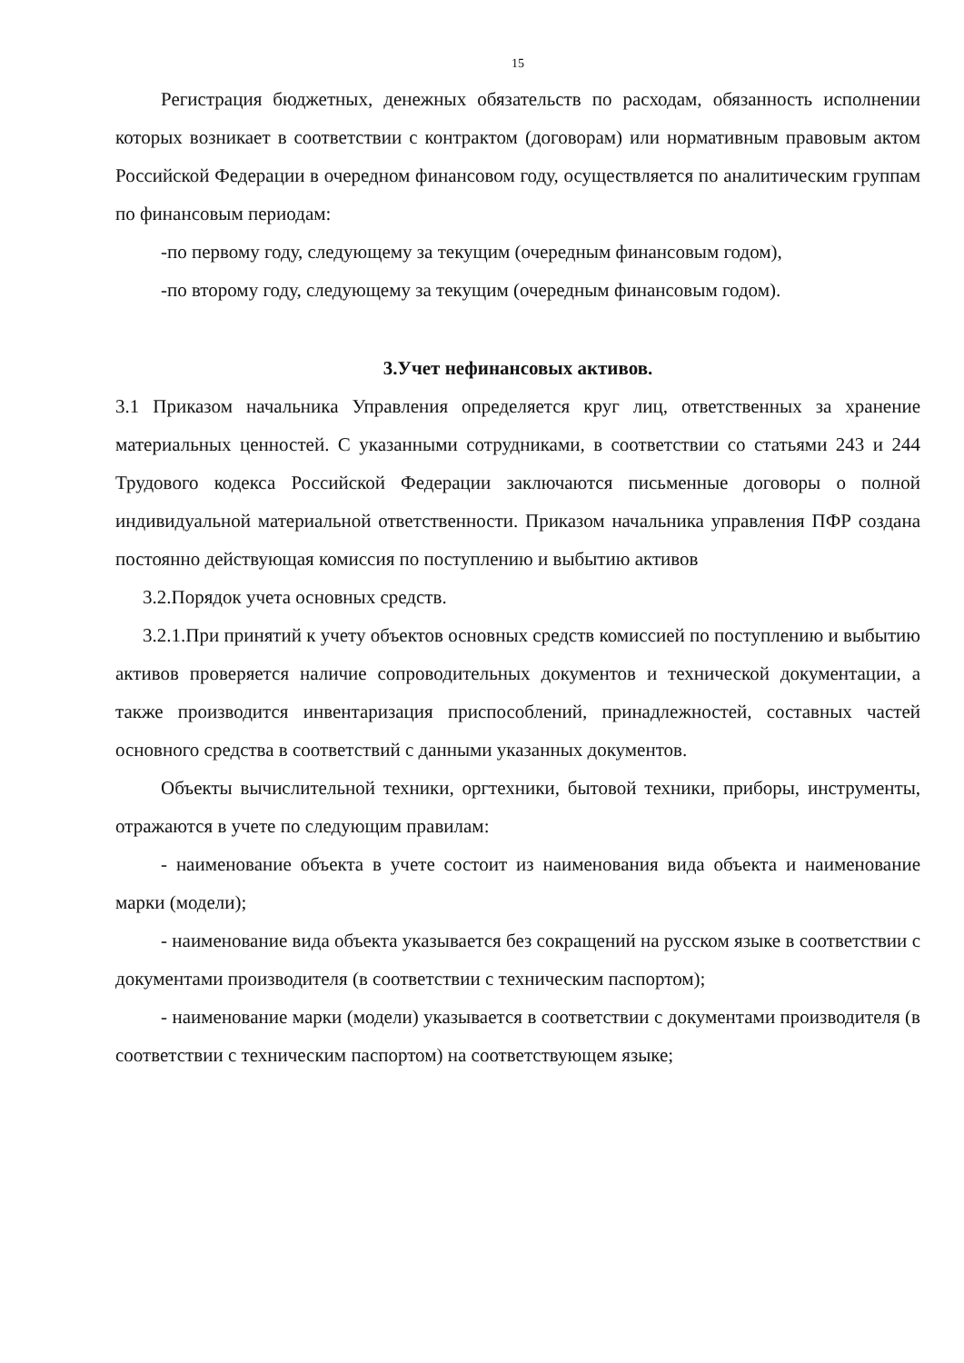15
Регистрация бюджетных, денежных обязательств по расходам, обязанность исполнении которых возникает в соответствии с контрактом (договорам) или нормативным правовым актом Российской Федерации в очередном финансовом году, осуществляется по аналитическим группам по финансовым периодам:
-по первому году, следующему за текущим (очередным финансовым годом),
-по второму году, следующему за текущим (очередным финансовым годом).
3.Учет нефинансовых активов.
3.1 Приказом начальника Управления определяется круг лиц, ответственных за хранение материальных ценностей. С указанными сотрудниками, в соответствии со статьями 243 и 244 Трудового кодекса Российской Федерации заключаются письменные договоры о полной индивидуальной материальной ответственности. Приказом начальника управления ПФР создана постоянно действующая комиссия по поступлению и выбытию активов
3.2.Порядок учета основных средств.
3.2.1.При принятий к учету объектов основных средств комиссией по поступлению и выбытию активов проверяется наличие сопроводительных документов и технической документации, а также производится инвентаризация приспособлений, принадлежностей, составных частей основного средства в соответствий с данными указанных документов.
Объекты вычислительной техники, оргтехники, бытовой техники, приборы, инструменты, отражаются в учете по следующим правилам:
- наименование объекта в учете состоит из наименования вида объекта и наименование марки (модели);
- наименование вида объекта указывается без сокращений на русском языке в соответствии с документами производителя (в соответствии с техническим паспортом);
- наименование марки (модели) указывается в соответствии с документами производителя (в соответствии с техническим паспортом) на соответствующем языке;